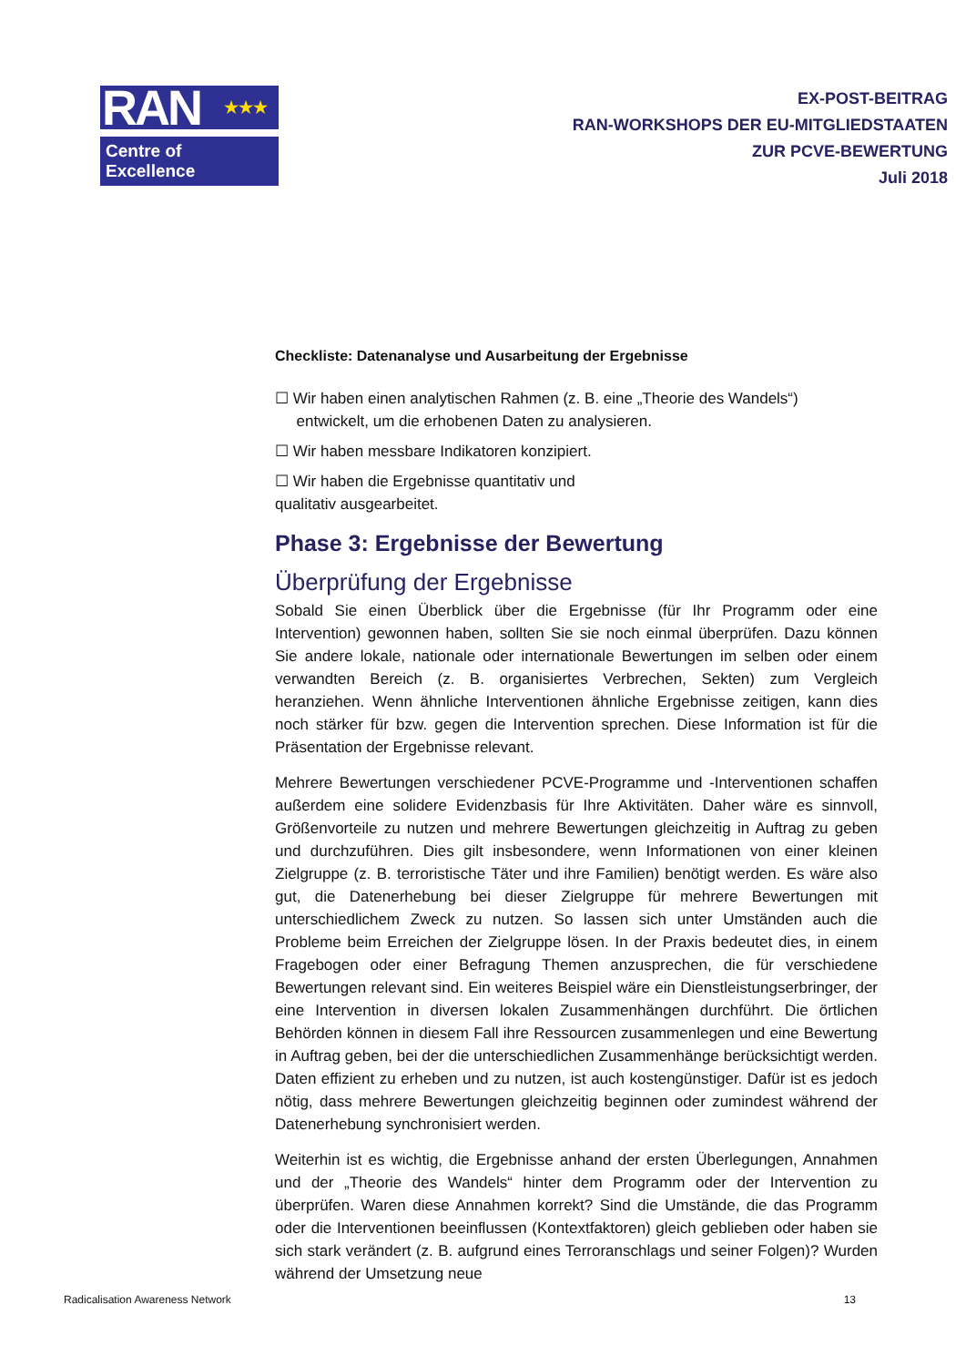RAN ★★★
Centre of Excellence
EX-POST-BEITRAG
RAN-WORKSHOPS DER EU-MITGLIEDSTAATEN
ZUR PCVE-BEWERTUNG
Juli 2018
Checkliste: Datenanalyse und Ausarbeitung der Ergebnisse
☐ Wir haben einen analytischen Rahmen (z. B. eine „Theorie des Wandels“)
entwickelt, um die erhobenen Daten zu analysieren.
☐ Wir haben messbare Indikatoren konzipiert.
☐ Wir haben die Ergebnisse quantitativ und
qualitativ ausgearbeitet.
Phase 3: Ergebnisse der Bewertung
Überprüfung der Ergebnisse
Sobald Sie einen Überblick über die Ergebnisse (für Ihr Programm oder eine Intervention) gewonnen haben, sollten Sie sie noch einmal überprüfen. Dazu können Sie andere lokale, nationale oder internationale Bewertungen im selben oder einem verwandten Bereich (z. B. organisiertes Verbrechen, Sekten) zum Vergleich heranziehen. Wenn ähnliche Interventionen ähnliche Ergebnisse zeitigen, kann dies noch stärker für bzw. gegen die Intervention sprechen. Diese Information ist für die Präsentation der Ergebnisse relevant.
Mehrere Bewertungen verschiedener PCVE-Programme und -Interventionen schaffen außerdem eine solidere Evidenzbasis für Ihre Aktivitäten. Daher wäre es sinnvoll, Größenvorteile zu nutzen und mehrere Bewertungen gleichzeitig in Auftrag zu geben und durchzuführen. Dies gilt insbesondere, wenn Informationen von einer kleinen Zielgruppe (z. B. terroristische Täter und ihre Familien) benötigt werden. Es wäre also gut, die Datenerhebung bei dieser Zielgruppe für mehrere Bewertungen mit unterschiedlichem Zweck zu nutzen. So lassen sich unter Umständen auch die Probleme beim Erreichen der Zielgruppe lösen. In der Praxis bedeutet dies, in einem Fragebogen oder einer Befragung Themen anzusprechen, die für verschiedene Bewertungen relevant sind. Ein weiteres Beispiel wäre ein Dienstleistungserbringer, der eine Intervention in diversen lokalen Zusammenhängen durchführt. Die örtlichen Behörden können in diesem Fall ihre Ressourcen zusammenlegen und eine Bewertung in Auftrag geben, bei der die unterschiedlichen Zusammenhänge berücksichtigt werden. Daten effizient zu erheben und zu nutzen, ist auch kostengünstiger. Dafür ist es jedoch nötig, dass mehrere Bewertungen gleichzeitig beginnen oder zumindest während der Datenerhebung synchronisiert werden.
Weiterhin ist es wichtig, die Ergebnisse anhand der ersten Überlegungen, Annahmen und der „Theorie des Wandels“ hinter dem Programm oder der Intervention zu überprüfen. Waren diese Annahmen korrekt? Sind die Umstände, die das Programm oder die Interventionen beeinflussen (Kontextfaktoren) gleich geblieben oder haben sie sich stark verändert (z. B. aufgrund eines Terroranschlags und seiner Folgen)? Wurden während der Umsetzung neue
Radicalisation Awareness Network 13